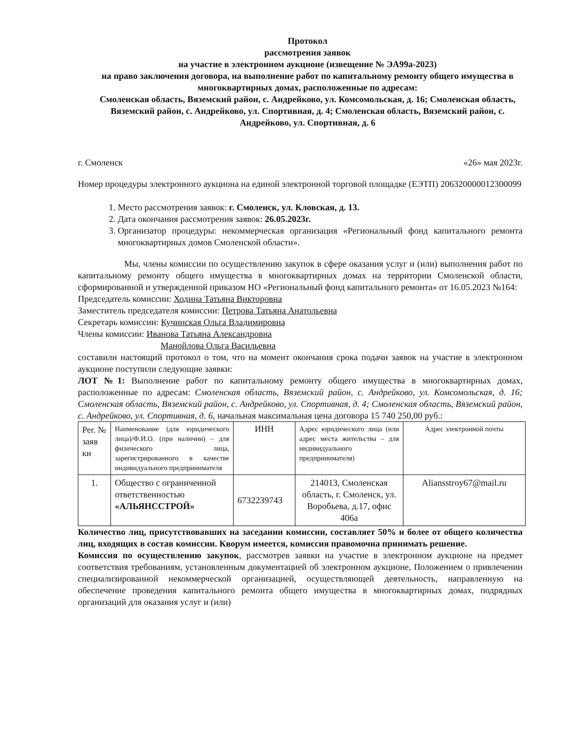Протокол
рассмотрения заявок
на участие в электронном аукционе (извещение № ЭА99а-2023)
на право заключения договора, на выполнение работ по капитальному ремонту общего имущества в многоквартирных домах, расположенные по адресам:
Смоленская область, Вяземский район, с. Андрейково, ул. Комсомольская, д. 16; Смоленская область, Вяземский район, с. Андрейково, ул. Спортивная, д. 4; Смоленская область, Вяземский район, с. Андрейково, ул. Спортивная, д. 6
г. Смоленск «26» мая 2023г.
Номер процедуры электронного аукциона на единой электронной торговой площадке (ЕЭТП) 206320000012300099
1. Место рассмотрения заявок: г. Смоленск, ул. Кловская, д. 13.
2. Дата окончания рассмотрения заявок: 26.05.2023г.
3. Организатор процедуры: некоммерческая организация «Региональный фонд капитального ремонта многоквартирных домов Смоленской области».
Мы, члены комиссии по осуществлению закупок в сфере оказания услуг и (или) выполнения работ по капитальному ремонту общего имущества в многоквартирных домах на территории Смоленской области, сформированной и утвержденной приказом НО «Региональный фонд капитального ремонта» от 16.05.2023 №164:
Председатель комиссии: Ходина Татьяна Викторовна
Заместитель председателя комиссии: Петрова Татьяна Анатольевна
Секретарь комиссии: Кучинская Ольга Владимировна
Члены комиссии: Иванова Татьяна Александровна
Манойлова Ольга Васильевна
составили настоящий протокол о том, что на момент окончания срока подачи заявок на участие в электронном аукционе поступили следующие заявки:
ЛОТ №1: Выполнение работ по капитальному ремонту общего имущества в многоквартирных домах, расположенные по адресам: Смоленская область, Вяземский район, с. Андрейково, ул. Комсомольская, д. 16; Смоленская область, Вяземский район, с. Андрейково, ул. Спортивная, д. 4; Смоленская область, Вяземский район, с. Андрейково, ул. Спортивная, д. 6, начальная максимальная цена договора 15 740 250,00 руб.:
| Рег. № заяв ки | Наименование (для юридического лица)/Ф.И.О. (при наличии) – для физического лица, зарегистрированного в качестве индивидуального предпринимателя | ИНН | Адрес юридического лица (или адрес места жительства – для индивидуального предпринимателя) | Адрес электронной почты |
| --- | --- | --- | --- | --- |
| 1. | Общество с ограниченной ответственностью «АЛЬЯНССТРОЙ» | 6732239743 | 214013, Смоленская область, г. Смоленск, ул. Воробьева, д.17, офис 406а | Aliansstroy67@mail.ru |
Количество лиц, присутствовавших на заседании комиссии, составляет 50% и более от общего количества лиц, входящих в состав комиссии. Кворум имеется, комиссия правомочна принимать решение.
Комиссия по осуществлению закупок, рассмотрев заявки на участие в электронном аукционе на предмет соответствия требованиям, установленным документацией об электронном аукционе, Положением о привлечении специализированной некоммерческой организацией, осуществляющей деятельность, направленную на обеспечение проведения капитального ремонта общего имущества в многоквартирных домах, подрядных организаций для оказания услуг и (или)